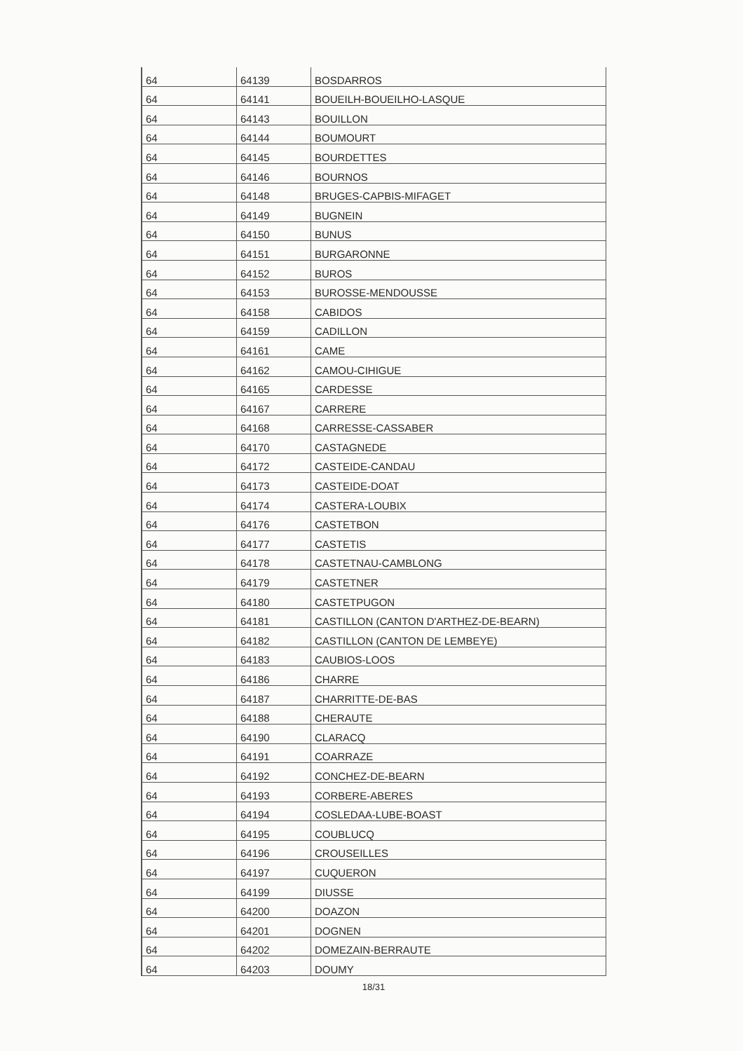| 64 | 64139 | BOSDARROS |
| 64 | 64141 | BOUEILH-BOUEILHO-LASQUE |
| 64 | 64143 | BOUILLON |
| 64 | 64144 | BOUMOURT |
| 64 | 64145 | BOURDETTES |
| 64 | 64146 | BOURNOS |
| 64 | 64148 | BRUGES-CAPBIS-MIFAGET |
| 64 | 64149 | BUGNEIN |
| 64 | 64150 | BUNUS |
| 64 | 64151 | BURGARONNE |
| 64 | 64152 | BUROS |
| 64 | 64153 | BUROSSE-MENDOUSSE |
| 64 | 64158 | CABIDOS |
| 64 | 64159 | CADILLON |
| 64 | 64161 | CAME |
| 64 | 64162 | CAMOU-CIHIGUE |
| 64 | 64165 | CARDESSE |
| 64 | 64167 | CARRERE |
| 64 | 64168 | CARRESSE-CASSABER |
| 64 | 64170 | CASTAGNEDE |
| 64 | 64172 | CASTEIDE-CANDAU |
| 64 | 64173 | CASTEIDE-DOAT |
| 64 | 64174 | CASTERA-LOUBIX |
| 64 | 64176 | CASTETBON |
| 64 | 64177 | CASTETIS |
| 64 | 64178 | CASTETNAU-CAMBLONG |
| 64 | 64179 | CASTETNER |
| 64 | 64180 | CASTETPUGON |
| 64 | 64181 | CASTILLON (CANTON D'ARTHEZ-DE-BEARN) |
| 64 | 64182 | CASTILLON (CANTON DE LEMBEYE) |
| 64 | 64183 | CAUBIOS-LOOS |
| 64 | 64186 | CHARRE |
| 64 | 64187 | CHARRITTE-DE-BAS |
| 64 | 64188 | CHERAUTE |
| 64 | 64190 | CLARACQ |
| 64 | 64191 | COARRAZE |
| 64 | 64192 | CONCHEZ-DE-BEARN |
| 64 | 64193 | CORBERE-ABERES |
| 64 | 64194 | COSLEDAA-LUBE-BOAST |
| 64 | 64195 | COUBLUCQ |
| 64 | 64196 | CROUSEILLES |
| 64 | 64197 | CUQUERON |
| 64 | 64199 | DIUSSE |
| 64 | 64200 | DOAZON |
| 64 | 64201 | DOGNEN |
| 64 | 64202 | DOMEZAIN-BERRAUTE |
| 64 | 64203 | DOUMY |
18/31